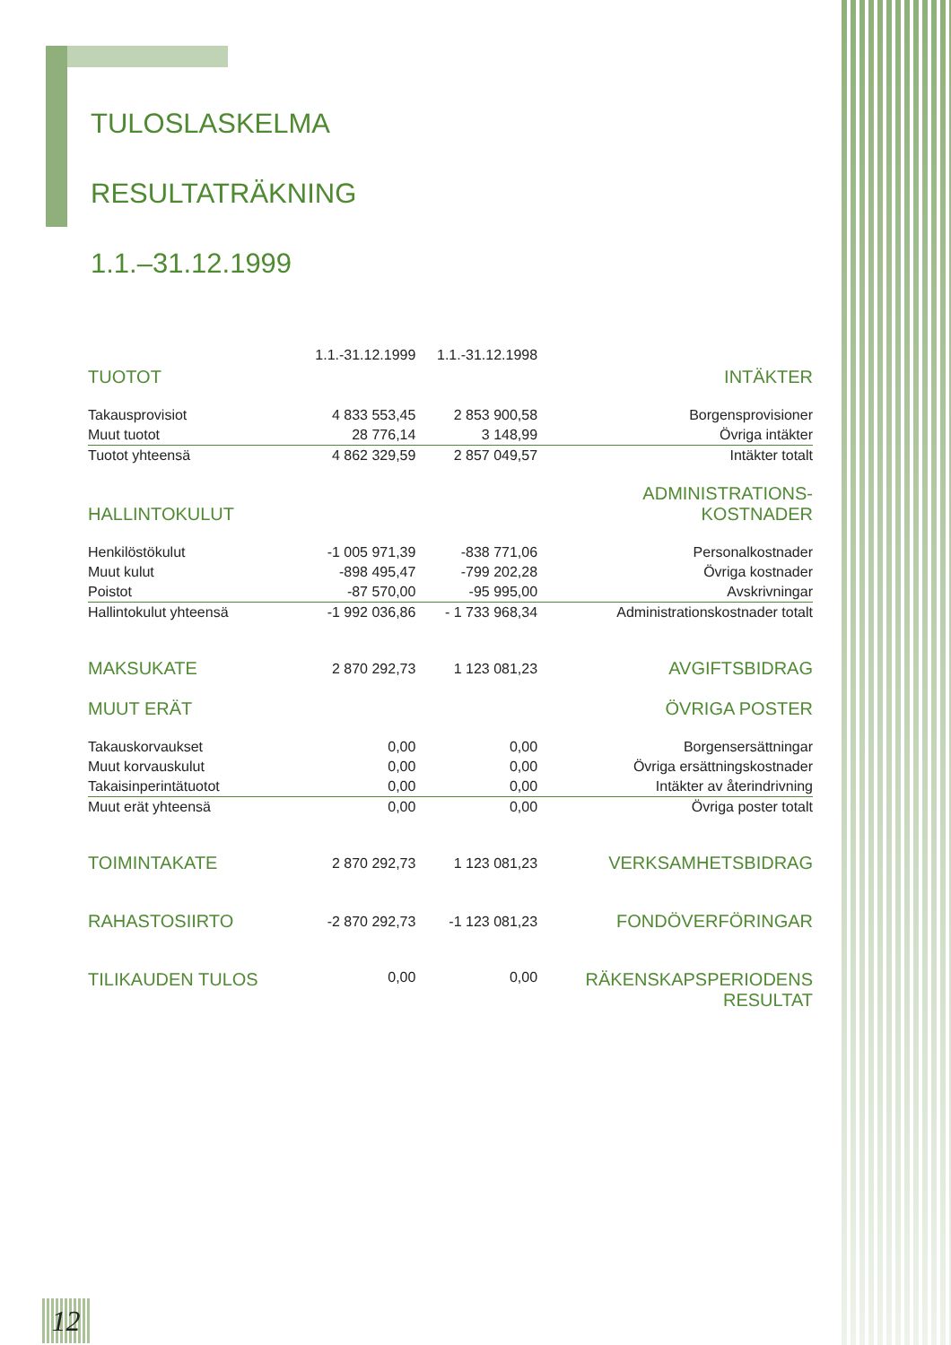TULOSLASKELMA
RESULTATRÄKNING
1.1.–31.12.1999
| | 1.1.-31.12.1999 | 1.1.-31.12.1998 | |
| --- | --- | --- | --- |
| TUOTOT | | | INTÄKTER |
| Takausprovisiot | 4 833 553,45 | 2 853 900,58 | Borgensprovisioner |
| Muut tuotot | 28 776,14 | 3 148,99 | Övriga intäkter |
| Tuotot yhteensä | 4 862 329,59 | 2 857 049,57 | Intäkter totalt |
| HALLINTOKULUT | | | ADMINISTRATIONS- KOSTNADER |
| Henkilöstökulut | -1 005 971,39 | -838 771,06 | Personalkostnader |
| Muut kulut | -898 495,47 | -799 202,28 | Övriga kostnader |
| Poistot | -87 570,00 | -95 995,00 | Avskrivningar |
| Hallintokulut yhteensä | -1 992 036,86 | - 1 733 968,34 | Administrationskostnader totalt |
| MAKSUKATE | 2 870 292,73 | 1 123 081,23 | AVGIFTSBIDRAG |
| MUUT ERÄT | | | ÖVRIGA POSTER |
| Takauskorvaukset | 0,00 | 0,00 | Borgensersättningar |
| Muut korvauskulut | 0,00 | 0,00 | Övriga ersättningskostnader |
| Takaisinperintätuotot | 0,00 | 0,00 | Intäkter av återindrivning |
| Muut erät yhteensä | 0,00 | 0,00 | Övriga poster totalt |
| TOIMINTAKATE | 2 870 292,73 | 1 123 081,23 | VERKSAMHETSBIDRAG |
| RAHASTOSIIRTO | -2 870 292,73 | -1 123 081,23 | FONDÖVERFÖRINGAR |
| TILIKAUDEN TULOS | 0,00 | 0,00 | RÄKENSKAPSPERIODENS RESULTAT |
12